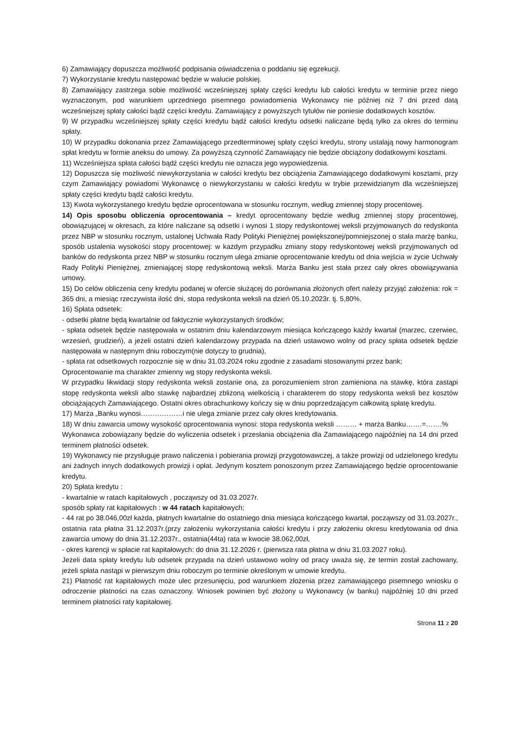6) Zamawiający dopuszcza możliwość podpisania oświadczenia o poddaniu się egzekucji.
7) Wykorzystanie kredytu następować będzie w walucie polskiej.
8) Zamawiający zastrzega sobie możliwość wcześniejszej spłaty części kredytu lub całości kredytu w terminie przez niego wyznaczonym, pod warunkiem uprzedniego pisemnego powiadomienia Wykonawcy nie później niż 7 dni przed datą wcześniejszej spłaty całości bądź części kredytu. Zamawiający z powyższych tytułów nie poniesie dodatkowych kosztów.
9) W przypadku wcześniejszej spłaty części kredytu bądź całości kredytu odsetki naliczane będą tylko za okres do terminu spłaty.
10) W przypadku dokonania przez Zamawiającego przedterminowej spłaty części kredytu, strony ustalają nowy harmonogram spłat kredytu w formie aneksu do umowy. Za powyższą czynność Zamawiający nie będzie obciążony dodatkowymi kosztami.
11) Wcześniejsza spłata całości bądź części kredytu nie oznacza jego wypowiedzenia.
12) Dopuszcza się możliwość niewykorzystania w całości kredytu bez obciążenia Zamawiającego dodatkowymi kosztami, przy czym Zamawiający powiadomi Wykonawcę o niewykorzystaniu w całości kredytu w trybie przewidzianym dla wcześniejszej spłaty części kredytu bądź całości kredytu.
13) Kwota wykorzystanego kredytu będzie oprocentowana w stosunku rocznym, według zmiennej stopy procentowej.
14) Opis sposobu obliczenia oprocentowania – kredyt oprocentowany będzie według zmiennej stopy procentowej, obowiązującej w okresach, za które naliczane są odsetki i wynosi 1 stopy redyskontowej weksli przyjmowanych do redyskonta przez NBP w stosunku rocznym, ustalonej Uchwała Rady Polityki Pieniężnej powiększonej/pomniejszonej o stała marżę banku, sposób ustalenia wysokości stopy procentowej: w każdym przypadku zmiany stopy redyskontowej weksli przyjmowanych od banków do redyskonta przez NBP w stosunku rocznym ulega zmianie oprocentowanie kredytu od dnia wejścia w życie Uchwały Rady Polityki Pieniężnej, zmieniającej stopę redyskontową weksli. Marża Banku jest stała przez cały okres obowiązywania umowy.
15) Do celów obliczenia ceny kredytu podanej w ofercie służącej do porównania złożonych ofert należy przyjąć założenia: rok = 365 dni, a miesiąc rzeczywista ilość dni, stopa redyskonta weksli na dzień 05.10.2023r. tj. 5,80%.
16) Spłata odsetek:
- odsetki płatne będą kwartalnie od faktycznie wykorzystanych środków;
- spłata odsetek będzie następowała w ostatnim dniu kalendarzowym miesiąca kończącego każdy kwartał (marzec, czerwiec, wrzesień, grudzień), a jeżeli ostatni dzień kalendarzowy przypada na dzień ustawowo wolny od pracy spłata odsetek będzie następowała w następnym dniu roboczym(nie dotyczy to grudnia),
- spłata rat odsetkowych rozpocznie się w dniu 31.03.2024 roku zgodnie z zasadami stosowanymi przez bank;
Oprocentowanie ma charakter zmienny wg stopy redyskonta weksli.
W przypadku likwidacji stopy redyskonta weksli zostanie ona, za porozumieniem stron zamieniona na stawkę, która zastąpi stopę redyskonta weksli albo stawkę najbardziej zbliżoną wielkością i charakterem do stopy redyskonta weksli bez kosztów obciążających Zamawiającego. Ostatni okres obrachunkowy kończy się w dniu poprzedzającym całkowitą spłatę kredytu.
17) Marża „Banku wynosi………………i nie ulega zmianie przez cały okres kredytowania.
18) W dniu zawarcia umowy wysokość oprocentowania wynosi: stopa redyskonta weksli ……… + marża Banku…….=…….%
Wykonawca zobowiązany będzie do wyliczenia odsetek i przesłania obciążenia dla Zamawiającego najpóźniej na 14 dni przed terminem płatności odsetek.
19) Wykonawcy nie przysługuje prawo naliczenia i pobierania prowizji przygotowawczej, a także prowizji od udzielonego kredytu ani żadnych innych dodatkowych prowizji i opłat. Jedynym kosztem ponoszonym przez Zamawiającego będzie oprocentowanie kredytu.
20) Spłata kredytu :
- kwartalnie w ratach kapitałowych , począwszy od 31.03.2027r.
sposób spłaty rat kapitałowych : w 44 ratach kapitałowych;
- 44 rat po 38.046,00zł każda, płatnych kwartalnie do ostatniego dnia miesiąca kończącego kwartał, począwszy od 31.03.2027r., ostatnia rata płatna 31.12.2037r.(przy założeniu wykorzystania całości kredytu i przy założeniu okresu kredytowania od dnia zawarcia umowy do dnia 31.12.2037r., ostatnia(44ta) rata w kwocie 38.062,00zł,
- okres karencji w spłacie rat kapitałowych: do dnia 31.12.2026 r. (pierwsza rata płatna w dniu 31.03.2027 roku).
Jeżeli data spłaty kredytu lub odsetek przypada na dzień ustawowo wolny od pracy uważa się, że termin został zachowany, jeżeli spłata nastąpi w pierwszym dniu roboczym po terminie określonym w umowie kredytu.
21) Płatność rat kapitałowych może ulec przesunięciu, pod warunkiem złożenia przez zamawiającego pisemnego wniosku o odroczenie płatności na czas oznaczony. Wniosek powinien być złożony u Wykonawcy (w banku) najpóźniej 10 dni przed terminem płatności raty kapitałowej.
Strona 11 z 20